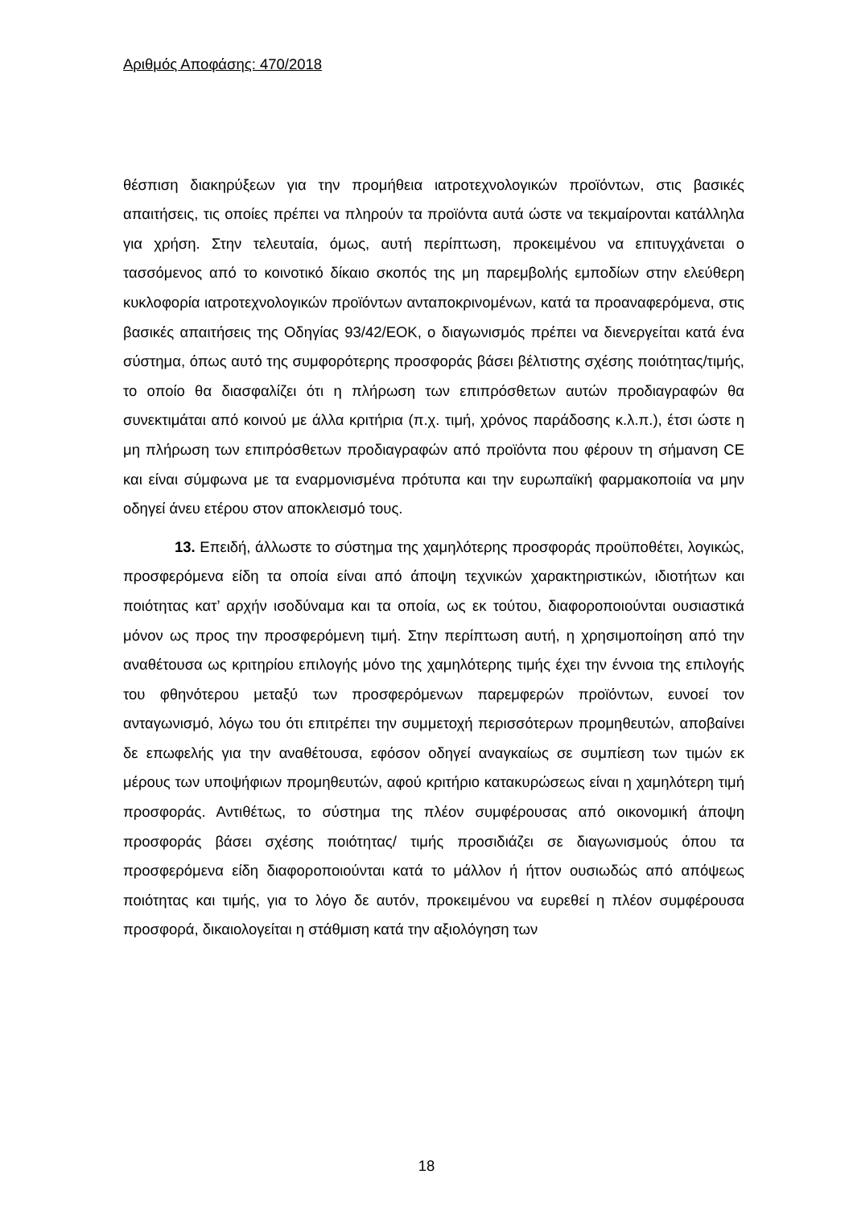Αριθμός Αποφάσης: 470/2018
θέσπιση διακηρύξεων για την προμήθεια ιατροτεχνολογικών προϊόντων, στις βασικές απαιτήσεις, τις οποίες πρέπει να πληρούν τα προϊόντα αυτά ώστε να τεκμαίρονται κατάλληλα για χρήση. Στην τελευταία, όμως, αυτή περίπτωση, προκειμένου να επιτυγχάνεται ο τασσόμενος από το κοινοτικό δίκαιο σκοπός της μη παρεμβολής εμποδίων στην ελεύθερη κυκλοφορία ιατροτεχνολογικών προϊόντων ανταποκρινομένων, κατά τα προαναφερόμενα, στις βασικές απαιτήσεις της Οδηγίας 93/42/ΕΟΚ, ο διαγωνισμός πρέπει να διενεργείται κατά ένα σύστημα, όπως αυτό της συμφορότερης προσφοράς βάσει βέλτιστης σχέσης ποιότητας/τιμής, το οποίο θα διασφαλίζει ότι η πλήρωση των επιπρόσθετων αυτών προδιαγραφών θα συνεκτιμάται από κοινού με άλλα κριτήρια (π.χ. τιμή, χρόνος παράδοσης κ.λ.π.), έτσι ώστε η μη πλήρωση των επιπρόσθετων προδιαγραφών από προϊόντα που φέρουν τη σήμανση CE και είναι σύμφωνα με τα εναρμονισμένα πρότυπα και την ευρωπαϊκή φαρμακοποιία να μην οδηγεί άνευ ετέρου στον αποκλεισμό τους.
13. Επειδή, άλλωστε το σύστημα της χαμηλότερης προσφοράς προϋποθέτει, λογικώς, προσφερόμενα είδη τα οποία είναι από άποψη τεχνικών χαρακτηριστικών, ιδιοτήτων και ποιότητας κατ’ αρχήν ισοδύναμα και τα οποία, ως εκ τούτου, διαφοροποιούνται ουσιαστικά μόνον ως προς την προσφερόμενη τιμή. Στην περίπτωση αυτή, η χρησιμοποίηση από την αναθέτουσα ως κριτηρίου επιλογής μόνο της χαμηλότερης τιμής έχει την έννοια της επιλογής του φθηνότερου μεταξύ των προσφερόμενων παρεμφερών προϊόντων, ευνοεί τον ανταγωνισμό, λόγω του ότι επιτρέπει την συμμετοχή περισσότερων προμηθευτών, αποβαίνει δε επωφελής για την αναθέτουσα, εφόσον οδηγεί αναγκαίως σε συμπίεση των τιμών εκ μέρους των υποψήφιων προμηθευτών, αφού κριτήριο κατακυρώσεως είναι η χαμηλότερη τιμή προσφοράς. Αντιθέτως, το σύστημα της πλέον συμφέρουσας από οικονομική άποψη προσφοράς βάσει σχέσης ποιότητας/ τιμής προσιδιάζει σε διαγωνισμούς όπου τα προσφερόμενα είδη διαφοροποιούνται κατά το μάλλον ή ήττον ουσιωδώς από απόψεως ποιότητας και τιμής, για το λόγο δε αυτόν, προκειμένου να ευρεθεί η πλέον συμφέρουσα προσφορά, δικαιολογείται η στάθμιση κατά την αξιολόγηση των
18